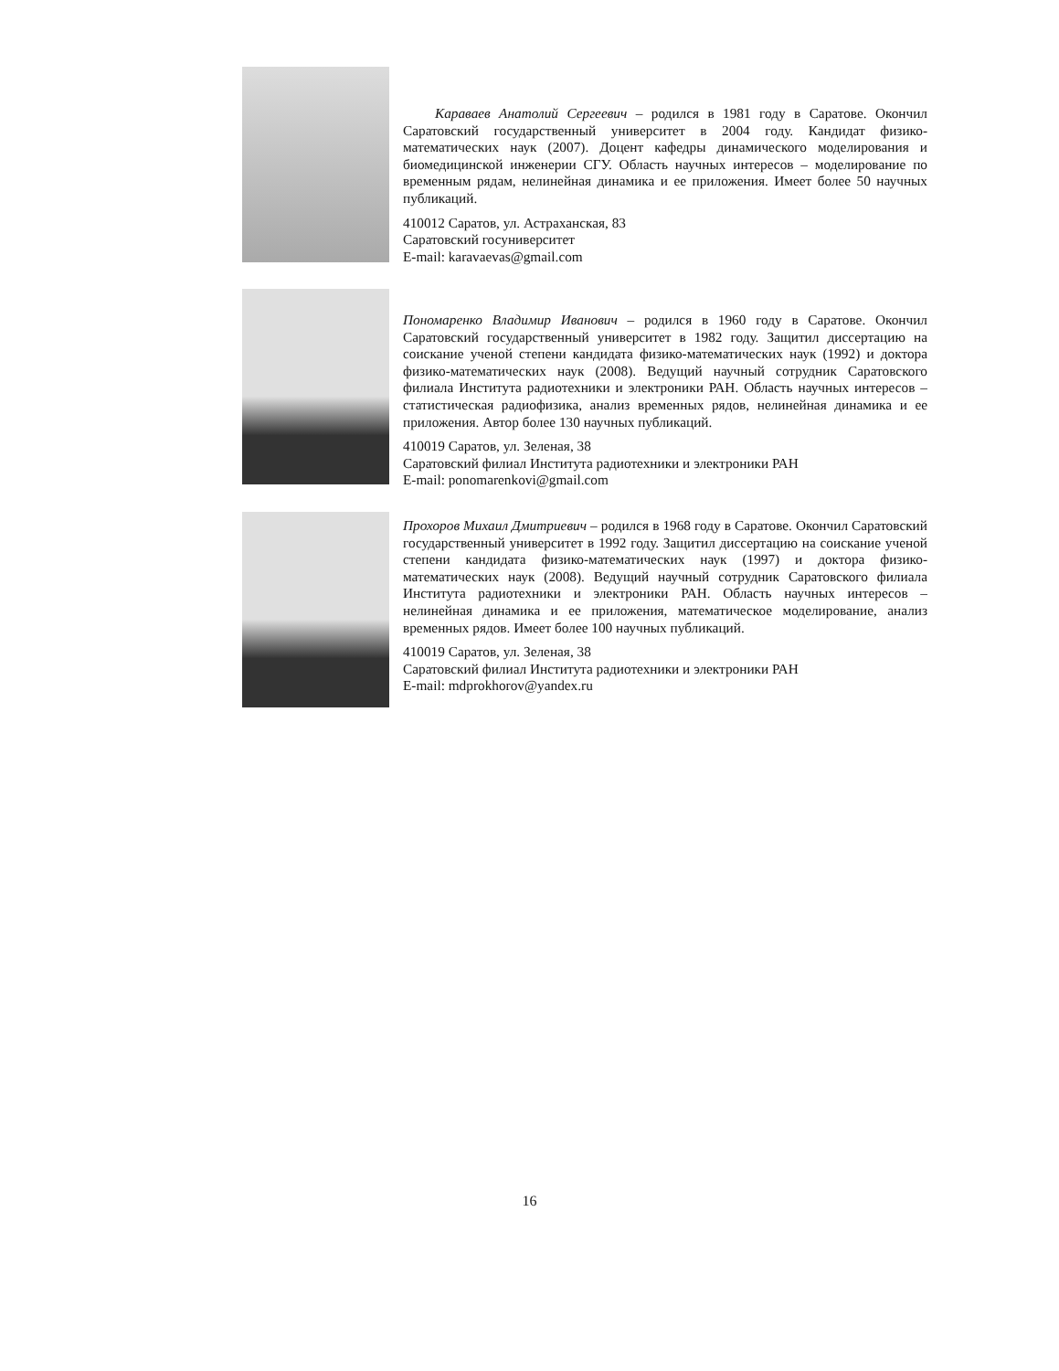Караваев Анатолий Сергеевич – родился в 1981 году в Саратове. Окончил Саратовский государственный университет в 2004 году. Кандидат физико-математических наук (2007). Доцент кафедры динамического моделирования и биомедицинской инженерии СГУ. Область научных интересов – моделирование по временным рядам, нелинейная динамика и ее приложения. Имеет более 50 научных публикаций.
410012 Саратов, ул. Астраханская, 83
Саратовский госуниверситет
E-mail: karavaevas@gmail.com
Пономаренко Владимир Иванович – родился в 1960 году в Саратове. Окончил Саратовский государственный университет в 1982 году. Защитил диссертацию на соискание ученой степени кандидата физико-математических наук (1992) и доктора физико-математических наук (2008). Ведущий научный сотрудник Саратовского филиала Института радиотехники и электроники РАН. Область научных интересов – статистическая радиофизика, анализ временных рядов, нелинейная динамика и ее приложения. Автор более 130 научных публикаций.
410019 Саратов, ул. Зеленая, 38
Саратовский филиал Института радиотехники и электроники РАН
E-mail: ponomarenkovi@gmail.com
Прохоров Михаил Дмитриевич – родился в 1968 году в Саратове. Окончил Саратовский государственный университет в 1992 году. Защитил диссертацию на соискание ученой степени кандидата физико-математических наук (1997) и доктора физико-математических наук (2008). Ведущий научный сотрудник Саратовского филиала Института радиотехники и электроники РАН. Область научных интересов – нелинейная динамика и ее приложения, математическое моделирование, анализ временных рядов. Имеет более 100 научных публикаций.
410019 Саратов, ул. Зеленая, 38
Саратовский филиал Института радиотехники и электроники РАН
E-mail: mdprokhorov@yandex.ru
16